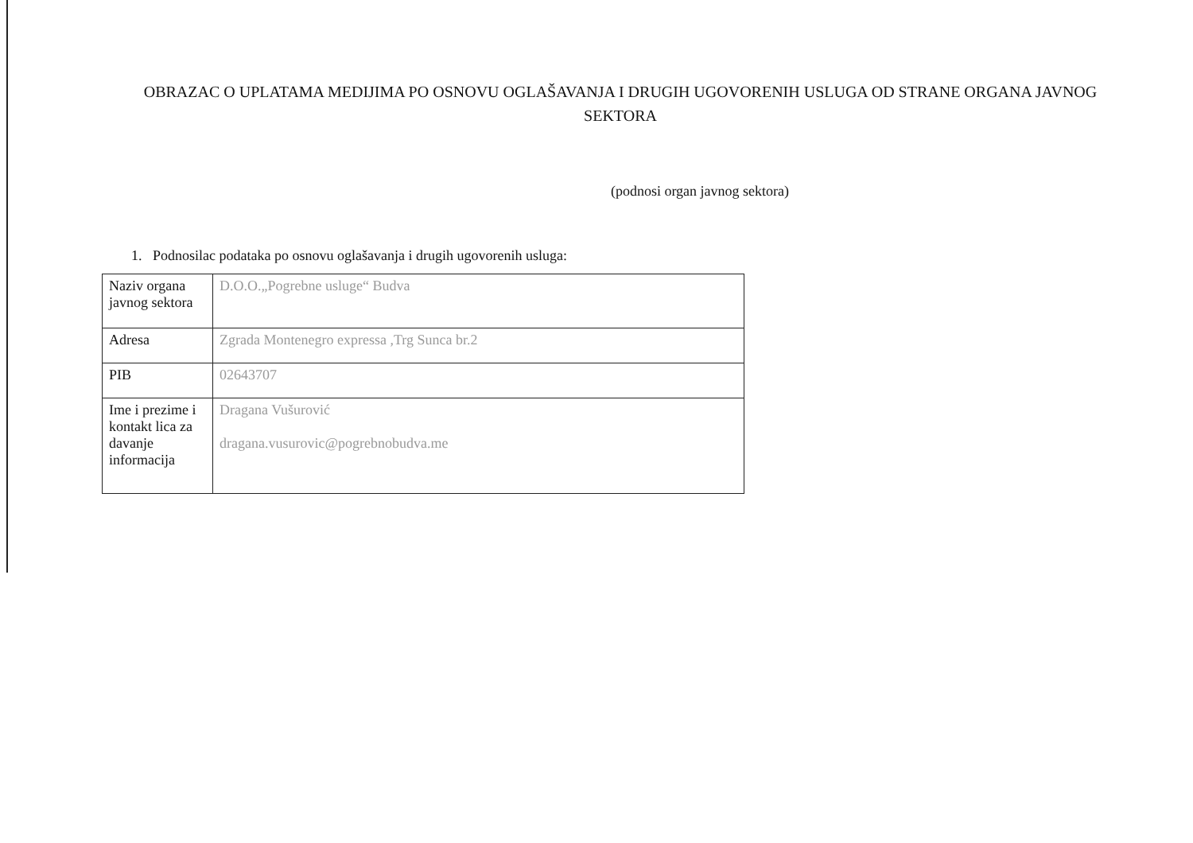OBRAZAC O UPLATAMA MEDIJIMA PO OSNOVU OGLAŠAVANJA I DRUGIH UGOVORENIH USLUGA OD STRANE ORGANA JAVNOG SEKTORA
(podnosi organ javnog sektora)
1. Podnosilac podataka po osnovu oglašavanja i drugih ugovorenih usluga:
| Naziv organa javnog sektora | D.O.O.„Pogrebne usluge“ Budva |
| Adresa | Zgrada Montenegro expressa ,Trg Sunca br.2 |
| PIB | 02643707 |
| Ime i prezime i kontakt lica za davanje informacija | Dragana Vušurović dragana.vusurovic@pogrebnobudva.me |